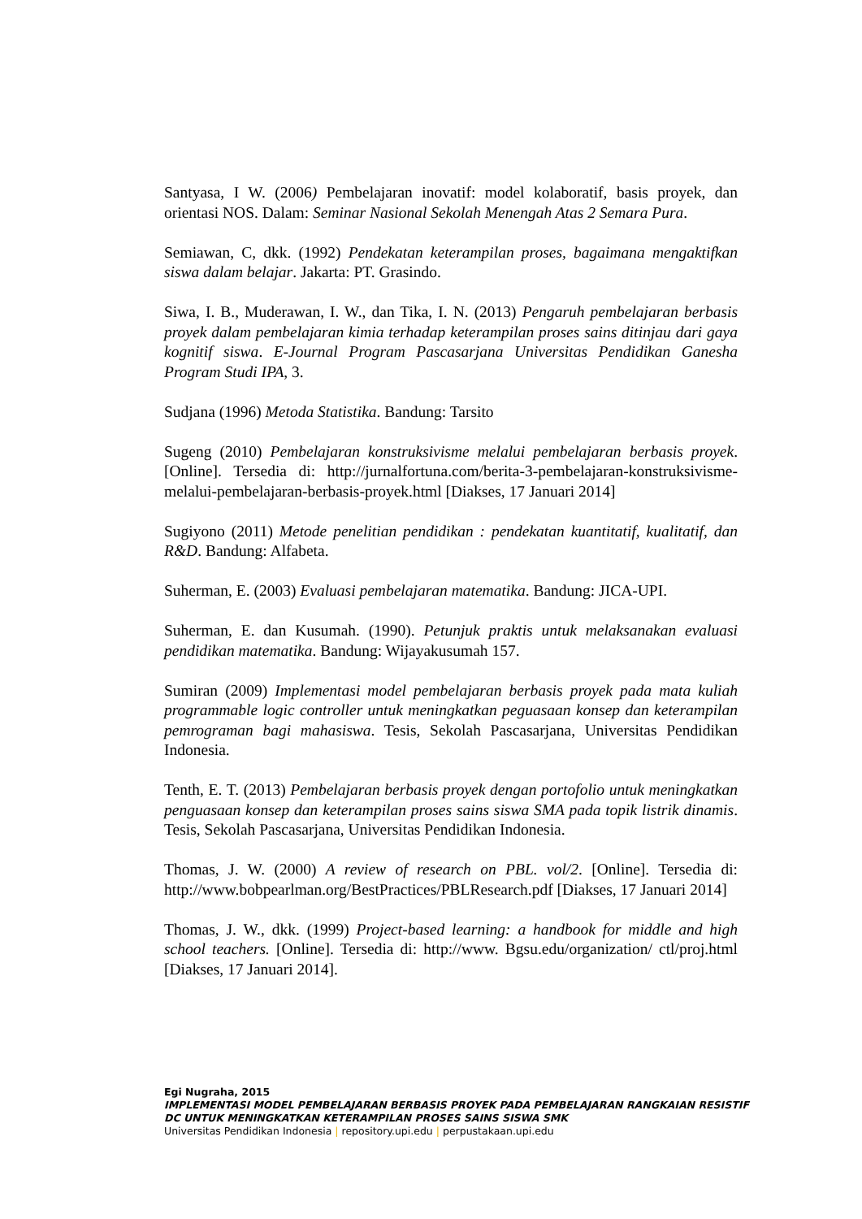Santyasa, I W. (2006) Pembelajaran inovatif: model kolaboratif, basis proyek, dan orientasi NOS. Dalam: Seminar Nasional Sekolah Menengah Atas 2 Semara Pura.
Semiawan, C, dkk. (1992) Pendekatan keterampilan proses, bagaimana mengaktifkan siswa dalam belajar. Jakarta: PT. Grasindo.
Siwa, I. B., Muderawan, I. W., dan Tika, I. N. (2013) Pengaruh pembelajaran berbasis proyek dalam pembelajaran kimia terhadap keterampilan proses sains ditinjau dari gaya kognitif siswa. E-Journal Program Pascasarjana Universitas Pendidikan Ganesha Program Studi IPA, 3.
Sudjana (1996) Metoda Statistika. Bandung: Tarsito
Sugeng (2010) Pembelajaran konstruksivisme melalui pembelajaran berbasis proyek. [Online]. Tersedia di: http://jurnalfortuna.com/berita-3-pembelajaran-konstruksivisme-melalui-pembelajaran-berbasis-proyek.html [Diakses, 17 Januari 2014]
Sugiyono (2011) Metode penelitian pendidikan : pendekatan kuantitatif, kualitatif, dan R&D. Bandung: Alfabeta.
Suherman, E. (2003) Evaluasi pembelajaran matematika. Bandung: JICA-UPI.
Suherman, E. dan Kusumah. (1990). Petunjuk praktis untuk melaksanakan evaluasi pendidikan matematika. Bandung: Wijayakusumah 157.
Sumiran (2009) Implementasi model pembelajaran berbasis proyek pada mata kuliah programmable logic controller untuk meningkatkan peguasaan konsep dan keterampilan pemrograman bagi mahasiswa. Tesis, Sekolah Pascasarjana, Universitas Pendidikan Indonesia.
Tenth, E. T. (2013) Pembelajaran berbasis proyek dengan portofolio untuk meningkatkan penguasaan konsep dan keterampilan proses sains siswa SMA pada topik listrik dinamis. Tesis, Sekolah Pascasarjana, Universitas Pendidikan Indonesia.
Thomas, J. W. (2000) A review of research on PBL. vol/2. [Online]. Tersedia di: http://www.bobpearlman.org/BestPractices/PBLResearch.pdf [Diakses, 17 Januari 2014]
Thomas, J. W., dkk. (1999) Project-based learning: a handbook for middle and high school teachers. [Online]. Tersedia di: http://www. Bgsu.edu/organization/ ctl/proj.html [Diakses, 17 Januari 2014].
Egi Nugraha, 2015
IMPLEMENTASI MODEL PEMBELAJARAN BERBASIS PROYEK PADA PEMBELAJARAN RANGKAIAN RESISTIF DC UNTUK MENINGKATKAN KETERAMPILAN PROSES SAINS SISWA SMK
Universitas Pendidikan Indonesia | repository.upi.edu | perpustakaan.upi.edu